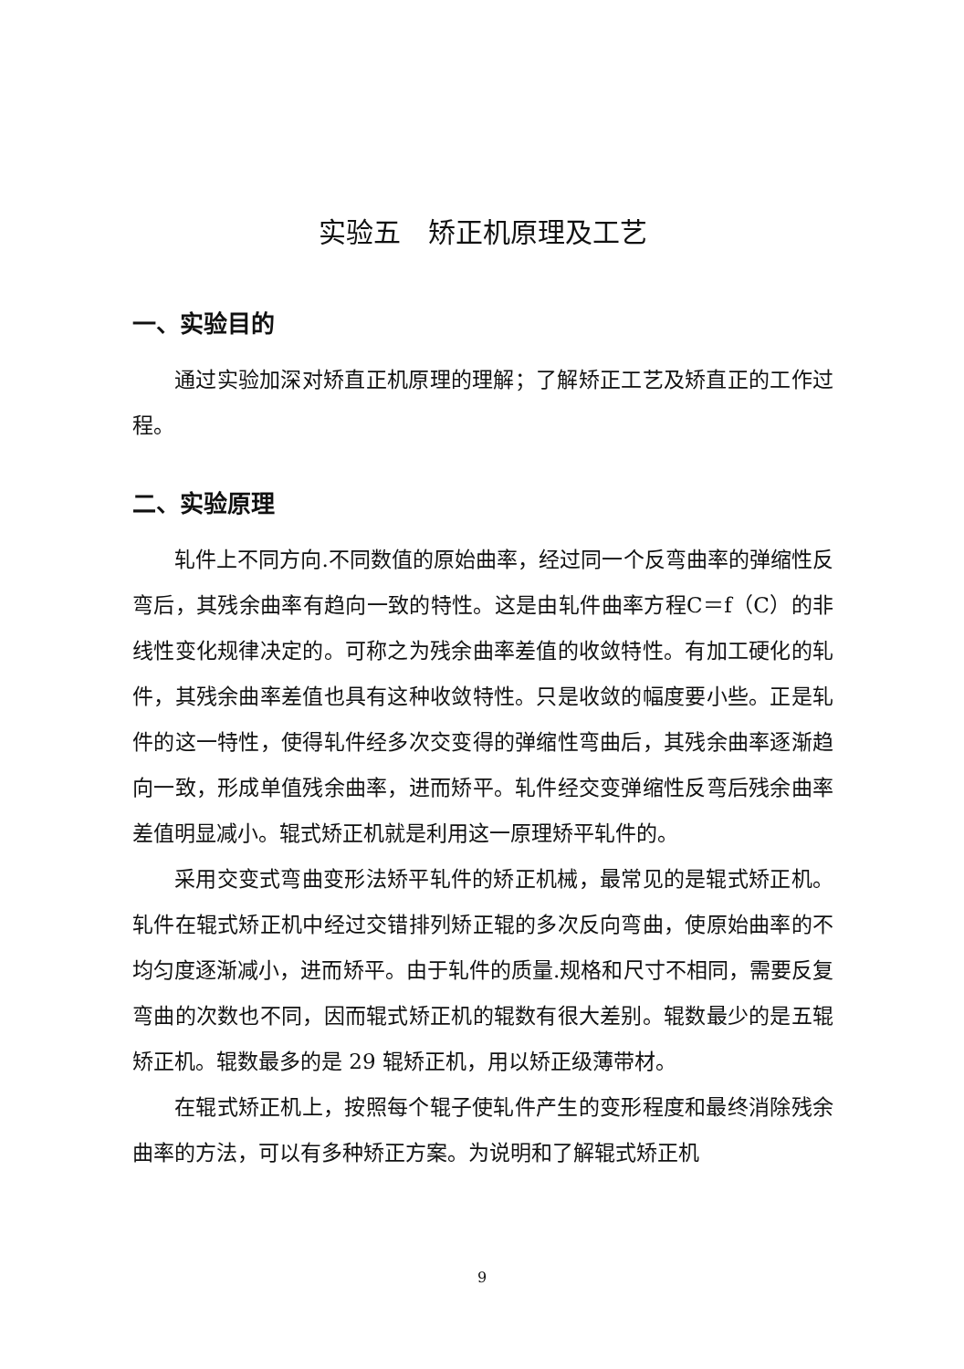实验五　矫正机原理及工艺
一、实验目的
通过实验加深对矫直正机原理的理解；了解矫正工艺及矫直正的工作过程。
二、实验原理
轧件上不同方向.不同数值的原始曲率，经过同一个反弯曲率的弹缩性反弯后，其残余曲率有趋向一致的特性。这是由轧件曲率方程C＝f（C）的非线性变化规律决定的。可称之为残余曲率差值的收敛特性。有加工硬化的轧件，其残余曲率差值也具有这种收敛特性。只是收敛的幅度要小些。正是轧件的这一特性，使得轧件经多次交变得的弹缩性弯曲后，其残余曲率逐渐趋向一致，形成单值残余曲率，进而矫平。轧件经交变弹缩性反弯后残余曲率差值明显减小。辊式矫正机就是利用这一原理矫平轧件的。
采用交变式弯曲变形法矫平轧件的矫正机械，最常见的是辊式矫正机。轧件在辊式矫正机中经过交错排列矫正辊的多次反向弯曲，使原始曲率的不均匀度逐渐减小，进而矫平。由于轧件的质量.规格和尺寸不相同，需要反复弯曲的次数也不同，因而辊式矫正机的辊数有很大差别。辊数最少的是五辊矫正机。辊数最多的是 29 辊矫正机，用以矫正级薄带材。
在辊式矫正机上，按照每个辊子使轧件产生的变形程度和最终消除残余曲率的方法，可以有多种矫正方案。为说明和了解辊式矫正机
9